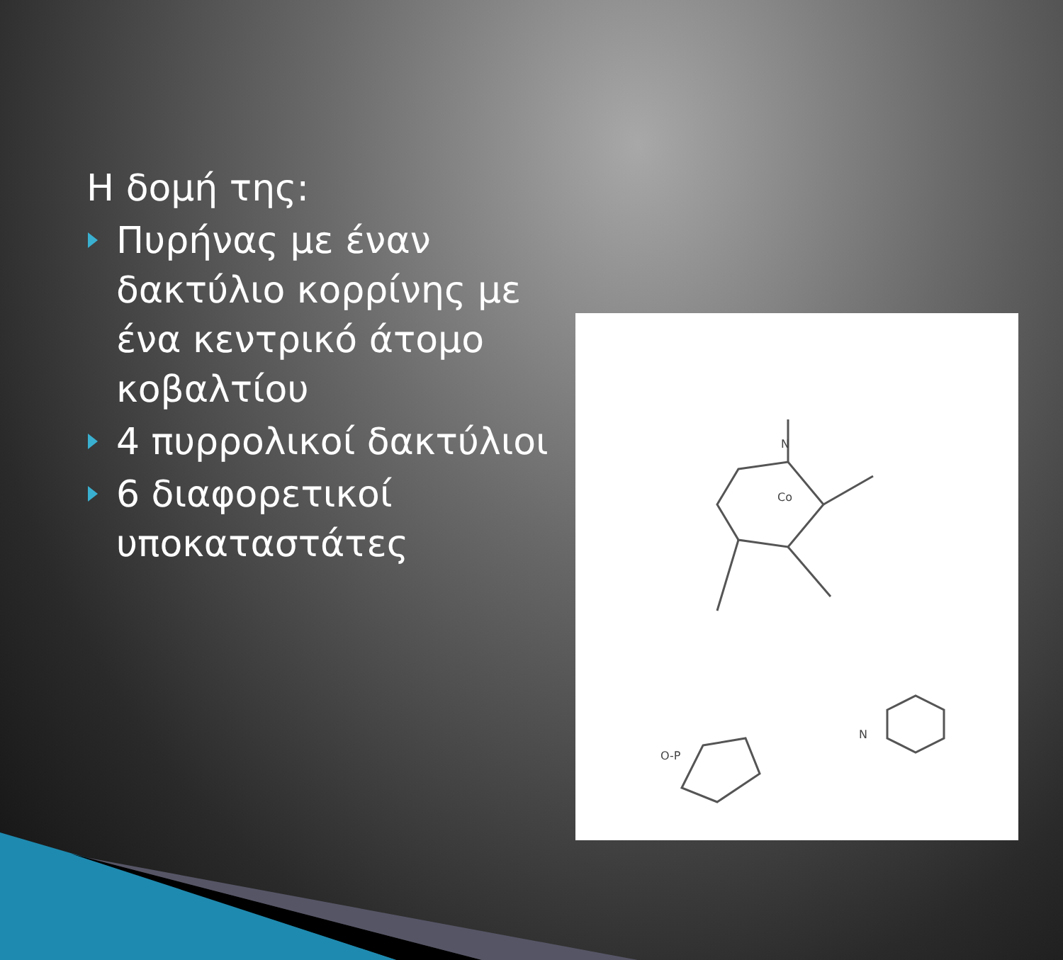Η δομή της:
Πυρήνας με έναν
δακτύλιο κορρίνης με
ένα κεντρικό άτομο
κοβαλτίου
4 πυρρολικοί δακτύλιοι
6 διαφορετικοί
υποκαταστάτες
Co
N
O-P
N